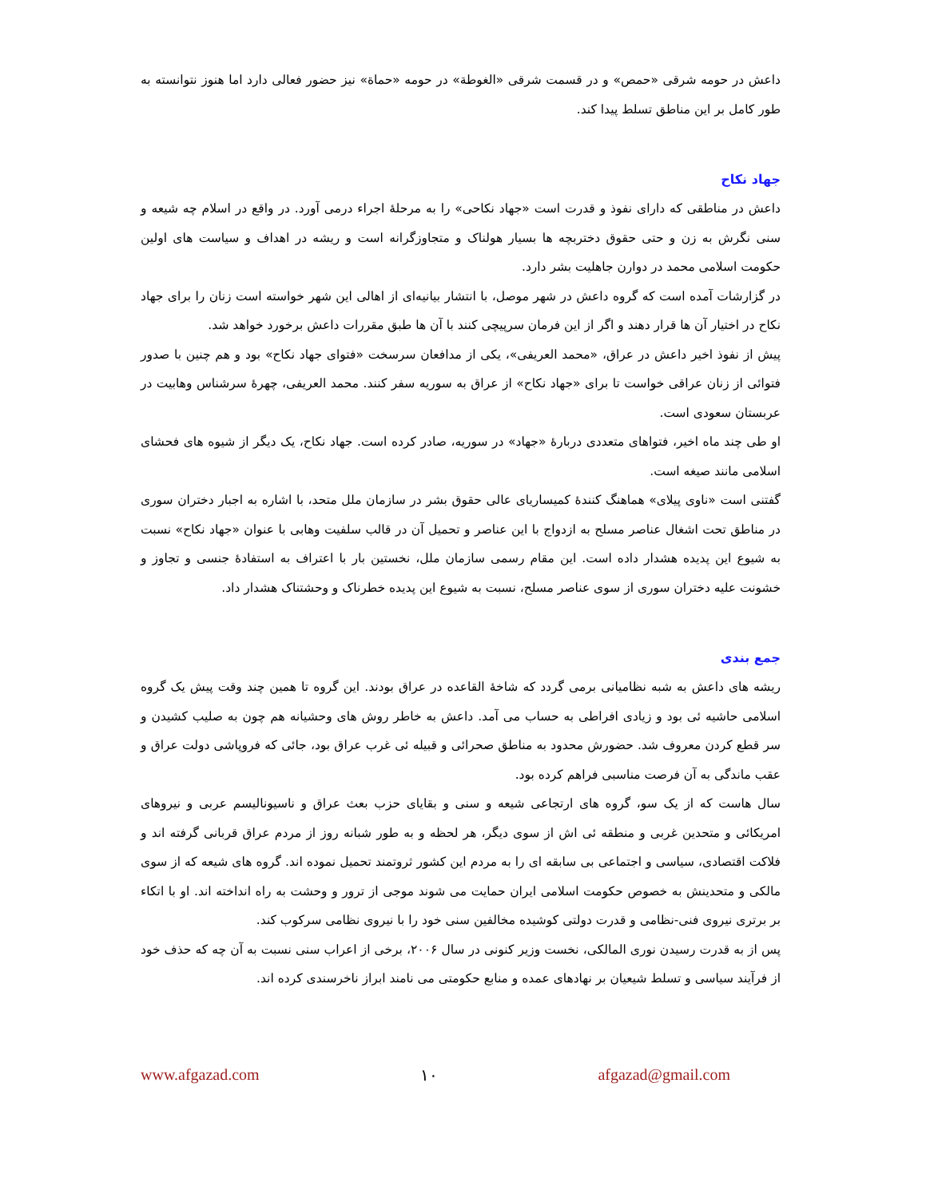داعش در حومه شرقی «حمص» و در قسمت شرقی «الغوطة» در حومه «حماة» نیز حضور فعالی دارد اما هنوز نتوانسته به طور کامل بر این مناطق تسلط پیدا کند.
جهاد نکاح
داعش در مناطقی که دارای نفوذ و قدرت است «جهاد نکاحی» را به مرحلهٔ اجراء درمی آورد. در واقع در اسلام چه شیعه و سنی نگرش به زن و حتی حقوق دختربچه ها بسیار هولناک و متجاوزگرانه است و ریشه در اهداف و سیاست های اولین حکومت اسلامی محمد در دوارن جاهلیت بشر دارد.
در گزارشات آمده است که گروه داعش در شهر موصل، با انتشار بیانیه‌ای از اهالی این شهر خواسته است زنان را برای جهاد نکاح در اختیار آن ها قرار دهند و اگر از این فرمان سرپیچی کنند با آن ها طبق مقررات داعش برخورد خواهد شد.
پیش از نفوذ اخیر داعش در عراق، «محمد العریفی»، یکی از مدافعان سرسخت «فتوای جهاد نکاح» بود و هم چنین با صدور فتوائی از زنان عراقی خواست تا برای «جهاد نکاح» از عراق به سوریه سفر کنند. محمد العریفی، چهرهٔ سرشناس وهابیت در عربستان سعودی است.
او طی چند ماه اخیر، فتواهای متعددی دربارهٔ «جهاد» در سوریه، صادر کرده است. جهاد نکاح، یک دیگر از شیوه های فحشای اسلامی مانند صیغه است.
گفتنی است «ناوی پیلای» هماهنگ کنندهٔ کمیساریای عالی حقوق بشر در سازمان ملل متحد، با اشاره به اجبار دختران سوری در مناطق تحت اشغال عناصر مسلح به ازدواج با این عناصر و تحمیل آن در قالب سلفیت وهابی با عنوان «جهاد نکاح» نسبت به شیوع این پدیده هشدار داده است. این مقام رسمی سازمان ملل، نخستین بار با اعتراف به استفادهٔ جنسی و تجاوز و خشونت علیه دختران سوری از سوی عناصر مسلح، نسبت به شیوع این پدیده خطرناک و وحشتناک هشدار داد.
جمع بندی
ریشه های داعش به شبه نظامیانی برمی گردد که شاخهٔ القاعده در عراق بودند. این گروه تا همین چند وقت پیش یک گروه اسلامی حاشیه ئی بود و زیادی افراطی به حساب می آمد. داعش به خاطر روش های وحشیانه هم چون به صلیب کشیدن و سر قطع کردن معروف شد. حضورش محدود به مناطق صحرائی و قبیله ئی غرب عراق بود، جائی که فروپاشی دولت عراق و عقب ماندگی به آن فرصت مناسبی فراهم کرده بود.
سال هاست که از یک سو، گروه های ارتجاعی شیعه و سنی و بقایای حزب بعث عراق و ناسیونالیسم عربی و نیروهای امریکائی و متحدین غربی و منطقه ئی اش از سوی دیگر، هر لحظه و به طور شبانه روز از مردم عراق قربانی گرفته اند و فلاکت اقتصادی، سیاسی و اجتماعی بی سابقه ای را به مردم این کشور ثروتمند تحمیل نموده اند. گروه های شیعه که از سوی مالکی و متحدینش به خصوص حکومت اسلامی ایران حمایت می شوند موجی از ترور و وحشت به راه انداخته اند. او با اتکاء بر برتری نیروی فنی-نظامی و قدرت دولتی کوشیده مخالفین سنی خود را با نیروی نظامی سرکوب کند.
پس از به قدرت رسیدن نوری المالکی، نخست وزیر کنونی در سال ۲۰۰۶، برخی از اعراب سنی نسبت به آن چه که حذف خود از فرآیند سیاسی و تسلط شیعیان بر نهادهای عمده و منابع حکومتی می نامند ابراز ناخرسندی کرده اند.
www.afgazad.com ۱۰ afgazad@gmail.com